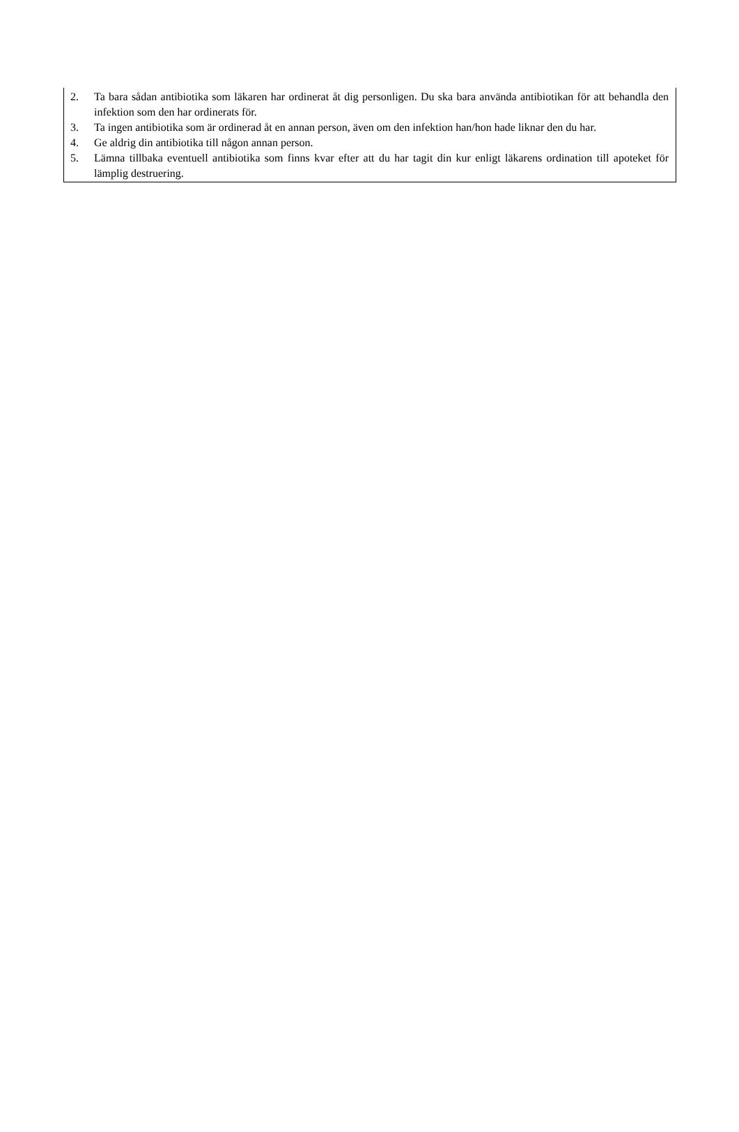2. Ta bara sådan antibiotika som läkaren har ordinerat åt dig personligen. Du ska bara använda antibiotikan för att behandla den infektion som den har ordinerats för.
3. Ta ingen antibiotika som är ordinerad åt en annan person, även om den infektion han/hon hade liknar den du har.
4. Ge aldrig din antibiotika till någon annan person.
5. Lämna tillbaka eventuell antibiotika som finns kvar efter att du har tagit din kur enligt läkarens ordination till apoteket för lämplig destruering.